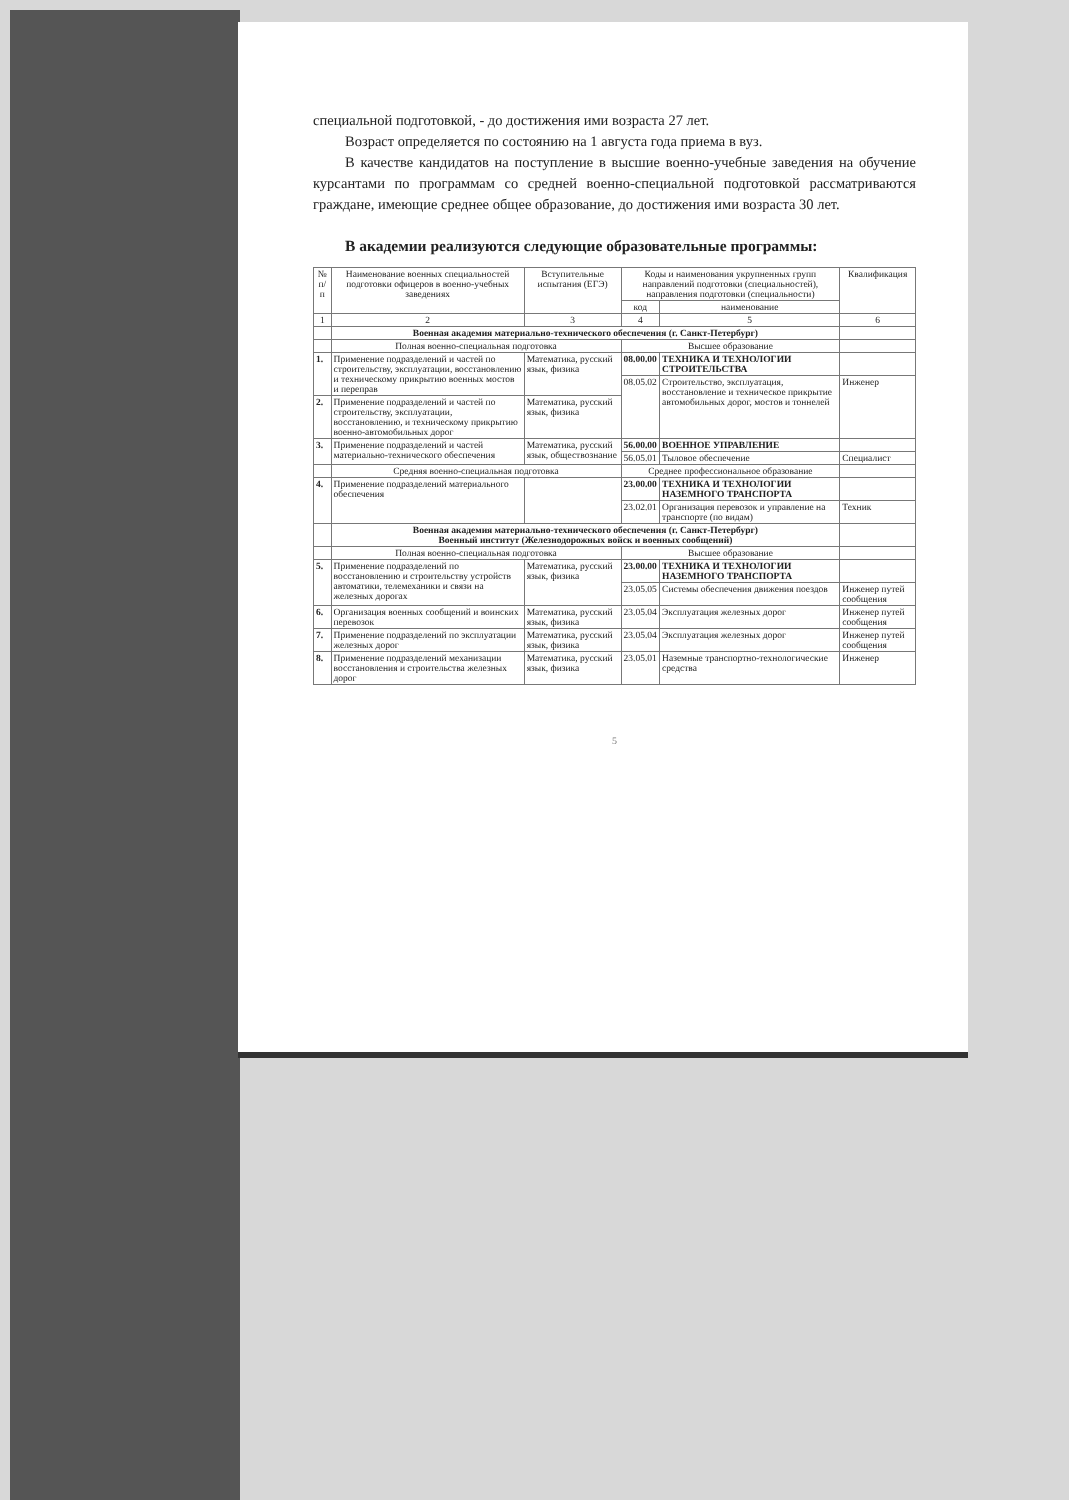специальной подготовкой, - до достижения ими возраста 27 лет.
Возраст определяется по состоянию на 1 августа года приема в вуз.
В качестве кандидатов на поступление в высшие военно-учебные заведения на обучение курсантами по программам со средней военно-специальной подготовкой рассматриваются граждане, имеющие среднее общее образование, до достижения ими возраста 30 лет.
В академии реализуются следующие образовательные программы:
| № п/п | Наименование военных специальностей подготовки офицеров в военно-учебных заведениях | Вступительные испытания (ЕГЭ) | Коды и наименования укрупненных групп направлений подготовки (специальностей), направления подготовки (специальности) | | Квалификация |
| --- | --- | --- | --- | --- | --- |
| | | | код | наименование | |
| 1 | 2 | 3 | 4 | 5 | 6 |
| | Военная академия материально-технического обеспечения (г. Санкт-Петербург) | | | | |
| | Полная военно-специальная подготовка | | Высшее образование | | |
| 1. | Применение подразделений и частей по строительству, эксплуатации, восстановлению и техническому прикрытию военных мостов и переправ | Математика, русский язык, физика | 08.00.00 | ТЕХНИКА И ТЕХНОЛОГИИ СТРОИТЕЛЬСТВА | |
| | | | 08.05.02 | Строительство, эксплуатация, восстановление и техническое прикрытие автомобильных дорог, мостов и тоннелей | Инженер |
| 2. | Применение подразделений и частей по строительству, эксплуатации, восстановлению, и техническому прикрытию военно-автомобильных дорог | Математика, русский язык, физика | | | |
| 3. | Применение подразделений и частей материально-технического обеспечения | Математика, русский язык, обществознание | 56.00.00 | ВОЕННОЕ УПРАВЛЕНИЕ | |
| | | | 56.05.01 | Тыловое обеспечение | Специалист |
| | Средняя военно-специальная подготовка | | Среднее профессиональное образование | | |
| 4. | Применение подразделений материального обеспечения | | 23.00.00 | ТЕХНИКА И ТЕХНОЛОГИИ НАЗЕМНОГО ТРАНСПОРТА | |
| | | | 23.02.01 | Организация перевозок и управление на транспорте (по видам) | Техник |
| | Военная академия материально-технического обеспечения (г. Санкт-Петербург) Военный институт (Железнодорожных войск и военных сообщений) | | | | |
| | Полная военно-специальная подготовка | | Высшее образование | | |
| 5. | Применение подразделений по восстановлению и строительству устройств автоматики, телемеханики и связи на железных дорогах | Математика, русский язык, физика | 23.00.00 | ТЕХНИКА И ТЕХНОЛОГИИ НАЗЕМНОГО ТРАНСПОРТА | |
| | | | 23.05.05 | Системы обеспечения движения поездов | Инженер путей сообщения |
| 6. | Организация военных сообщений и воинских перевозок | Математика, русский язык, физика | 23.05.04 | Эксплуатация железных дорог | Инженер путей сообщения |
| 7. | Применение подразделений по эксплуатации железных дорог | Математика, русский язык, физика | 23.05.04 | Эксплуатация железных дорог | Инженер путей сообщения |
| 8. | Применение подразделений механизации восстановления и строительства железных дорог | Математика, русский язык, физика | 23.05.01 | Наземные транспортно-технологические средства | Инженер |
5